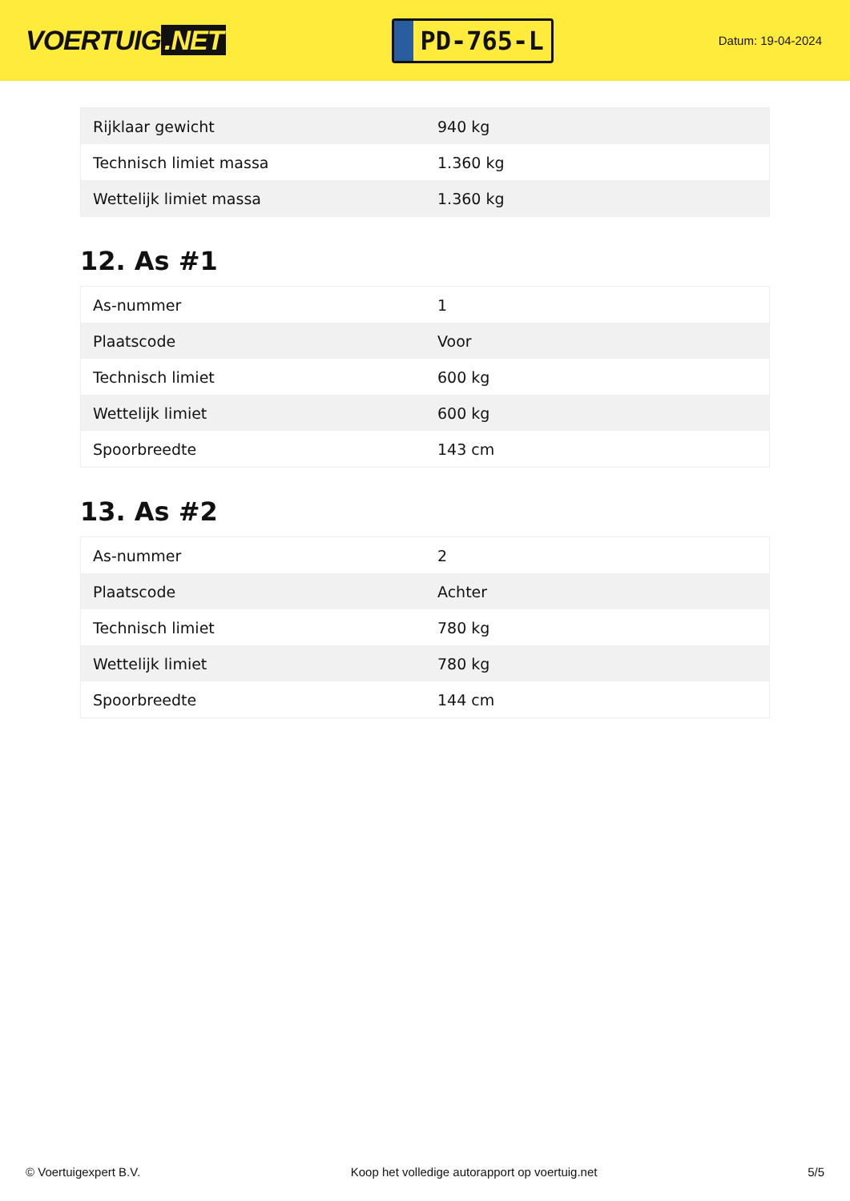VOERTUIG.NET
PD-765-L
Datum: 19-04-2024
| Rijklaar gewicht | 940 kg |
| Technisch limiet massa | 1.360 kg |
| Wettelijk limiet massa | 1.360 kg |
12. As #1
| As-nummer | 1 |
| Plaatscode | Voor |
| Technisch limiet | 600 kg |
| Wettelijk limiet | 600 kg |
| Spoorbreedte | 143 cm |
13. As #2
| As-nummer | 2 |
| Plaatscode | Achter |
| Technisch limiet | 780 kg |
| Wettelijk limiet | 780 kg |
| Spoorbreedte | 144 cm |
© Voertuigexpert B.V. Koop het volledige autorapport op voertuig.net 5/5